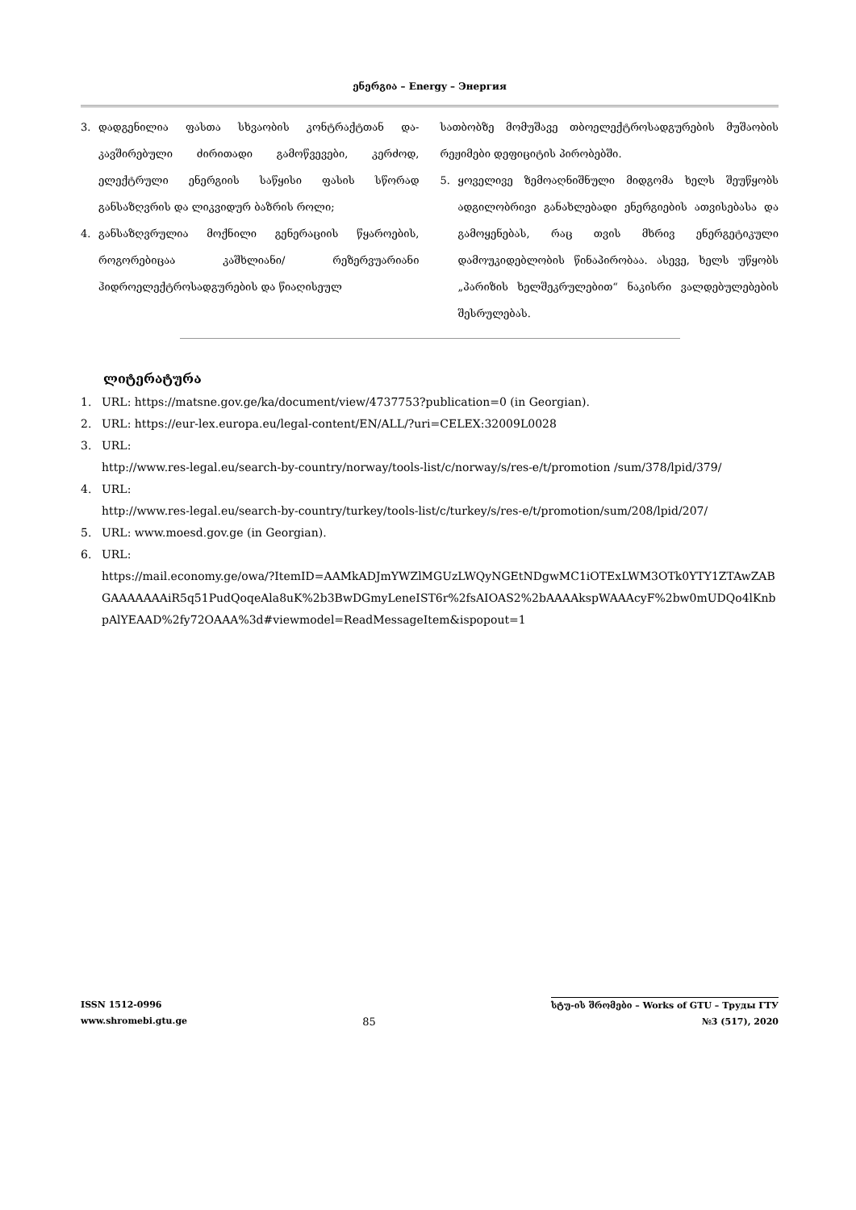ენერგია – Energy – Энергия
3. დადგენილია ფასთა სხვაობის კონტრაქტთან და­კავშირებული ძირითადი გამოწვევები, კერძოდ, ელექტრული ენერგიის საწყისი ფასის სწორად განსაზღვრის და ლიკვიდურ ბაზრის როლი;
4. განსაზღვრულია მოქნილი გენერაციის წყაროე­ბის, როგორებიცაა კაშხლიანი/ რეზერვუარიანი ჰიდროელექტროსადგურების და წიაღისეულ
სათბობზე მომუშავე თბოელექტროსადგურების მუშაობის რეჟიმები დეფიციტის პირობებში.
5. ყოველივე ზემოაღნიშნული მიდგომა ხელს შეუწ­ყობს ადგილობრივი განახლებადი ენერგიების ათვისებასა და გამოყენებას, რაც თვის მხრივ ენერგეტიკული დამოუკიდებლობის წინაპირო­ბაა. ასევე, ხელს უწყობს „პარიზის ხელშეკრულე­ბით“ ნაკისრი ვალდებულებების შესრულებას.
ლიტერატურა
1. URL: https://matsne.gov.ge/ka/document/view/4737753?publication=0 (in Georgian).
2. URL: https://eur-lex.europa.eu/legal-content/EN/ALL/?uri=CELEX:32009L0028
3. URL:
http://www.res-legal.eu/search-by-country/norway/tools-list/c/norway/s/res-e/t/promotion /sum/378/lpid/379/
4. URL:
http://www.res-legal.eu/search-by-country/turkey/tools-list/c/turkey/s/res-e/t/promotion/sum/208/lpid/207/
5. URL: www.moesd.gov.ge (in Georgian).
6. URL:
https://mail.economy.ge/owa/?ItemID=AAMkADJmYWZlMGUzLWQyNGEtNDgwMC1iOTExLWM3OTk0YTY1ZTAwZABGAAAAAAAiR5q51PudQoqeAla8uK%2b3BwDGmyLeneIST6r%2fsAIOAS2%2bAAAAkspWAAAcyF%2bw0mUDQo4lKnbpAlYEAAD%2fy72OAAA%3d#viewmodel=ReadMessageItem&ispopout=1
ISSN 1512-0996
www.shromebi.gtu.ge
85
სტუ-ის შრომები – Works of GTU – Труды ГТУ
№3 (517), 2020